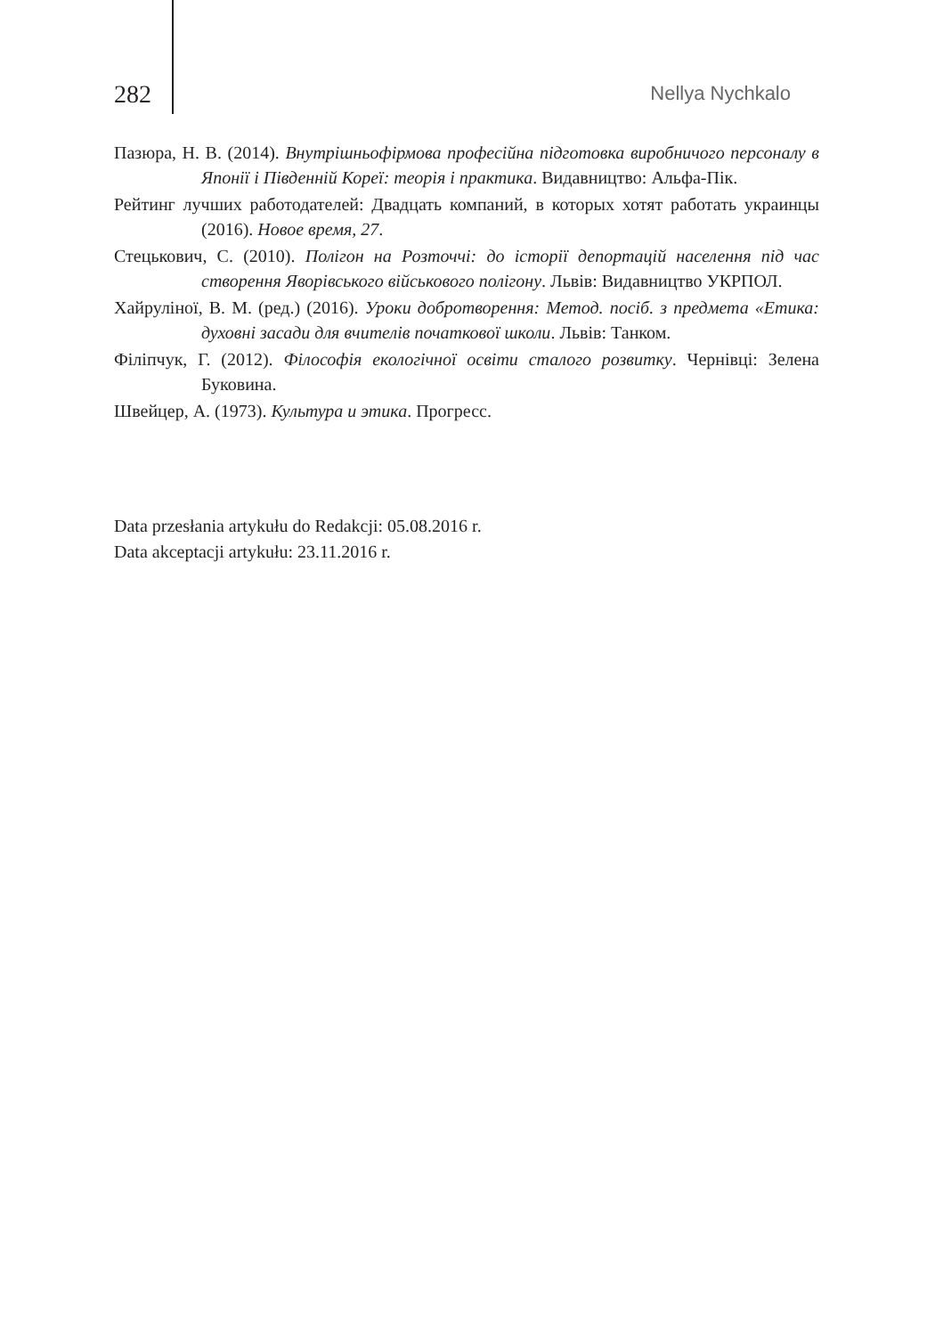282 Nellya Nychkalo
Пазюра, Н. В. (2014). Внутрішньофірмова професійна підготовка виробничого персоналу в Японії і Південній Кореї: теорія і практика. Видавництво: Альфа-Пік.
Рейтинг лучших работодателей: Двадцать компаний, в которых хотят работать украинцы (2016). Новое время, 27.
Стецькович, С. (2010). Полігон на Розточчі: до історії депортацій населення під час створення Яворівського військового полігону. Львів: Видавництво УКРПОЛ.
Хайруліної, В. М. (ред.) (2016). Уроки добротворення: Метод. посіб. з предмета «Етика: духовні засади для вчителів початкової школи. Львів: Танком.
Філіпчук, Г. (2012). Філософія екологічної освіти сталого розвитку. Чернівці: Зелена Буковина.
Швейцер, А. (1973). Культура и этика. Прогресс.
Data przesłania artykułu do Redakcji: 05.08.2016 r.
Data akceptacji artykułu: 23.11.2016 r.